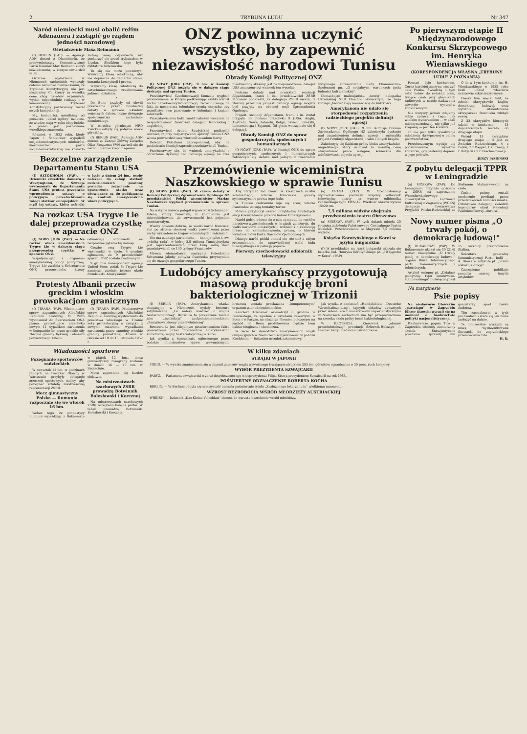2 TRYBUNA LUDU Nr 347
Naród niemiecki musi obalić reżim Adenauera i zastąpić go rządem jedności narodowej
Oświadczenie Maxa Reimanna
(f) BERLIN (PAP). — Agencja ADN donosi z Düsseldorfu, że przewodniczący Komunistycznej Partii Niemiec Max Reimann złożył oświadczenie, w którym stwierdził m. in.:
Ostatnie wydarzenia w Niemczech zachodnich wykazały całemu narodowi niemieckiemu, że Trybunał Konstytucyjny nie jest niezależny. Ci, którzy za wszelką cenę chcą układów wojennych, wydali odpowiednie rozkazy i w konsekwencji Trybunał Konstytucyjny pozbawiony został swych kompetencji.
My, komuniści, mówiliśmy od początku: „układ ogólny" oznacza, że władzę mają w ręku obcy ludzie, a prawo jest pozbawione wszelkiego znaczenia.
Również w 1932 roku, kiedy Papen i Schleicher wypędzili socjaldemokratycznych ministrów, kierownictwo partii socjaldemokratycznej nie znalazło żadnej innej odpowiedzi niż poskarżyć się przed trybunałem w Lipsku. Skutkiem tego była dyktatura hitlerowska.
To się nie może powtórzyć! Wzywamy klasę robotniczą, aby nie dopuściła do zamachu stanu, łamania konstytucji i prawa.
Wzywamy klasę robotniczą do natychmiastowego zrealizowania jedności działania.
*
Do Bonn przybyły od chwili przerwania przez Bundestag debaty w sprawie układów wojennych dalsze, liczne delegacje społeczeństwa zachodnio-niemieckiego.
W ośrodku górniczym NRD Zwickau odbyły się potężne wiece górników.
(f) BERLIN (PAP). Agencja ADN donosi, że Zarząd Główny Związku Ofiar Faszyzmu VVN zwrócił się do narodu niemieckiego z apelem.
Bezczelne zarządzenie Departamentu Stanu USA
(f) SZTOKHOLM (PAP). — Dzienniki szwedzkie donoszą z Waszyngtonu, że Szwecja wystosowała do Departamentu Stanu USA protest przeciwko wprowadzeniu ustawy o policyjnym przesłuchiwaniu załogi statków europejskich. W myśl tej ustawy, która wchodzi w życie z dniem 24 bm., osoby należące do załogi statków cudzoziemskich powinny posiadać zezwolenie na opuszczenie statku oraz obowiązane są do poddawania się kontroli amerykańskich władz policyjnych.
Na rozkaz USA Trygve Lie dalej przeprowadza czystkę w aparacie ONZ
(f) NOWY JORK (PAP). — Na rozkaz władz amerykańskich Trygve Lie w dalszym ciągu przeprowadza czystkę w aparacie ONZ.
Współpracując z organami amerykańskiej policji politycznej, Trygve Lie zwalnia z Sekretariatu ONZ pracowników, którzy odmawiają odpowiedzi na bezprawne pytania tej komisji.
Grożbę swą Trygve Lie wprowadził w życie. 5 grudnia ogłoszono, że 9 pracowników aparatu ONZ zostało zwolnionych.
9 grudnia korespondent agencji United Press podał, że Trygve Lie zamierza zwolnić jeszcze około dwudziestu Amerykanów.
Protesty Albanii przeciw greckim i włoskim prowokacjom granicznym
(f) TIRANA (PAP). Wiceminister spraw zagranicznych Albańskiej Republiki Ludowej M. Prifti wystosował do Sekretariatu ONZ pismo, protestujące przeciwko nowym 11 wypadkom naruszenia w listopadzie br. przez greckie siły zbrojne granicy lądowej i obszaru powietrznego Albanii.
(f) TIRANA (PAP). Ministerstwo spraw zagranicznych Albańskiej Republiki Ludowej wystosowało do poselstwa włoskiego w Tiranie notę protestacyjną w związku z nowymi czterema wypadkami naruszenia przez samoloty włoskie granicy powietrznej Albanii w okresie od 10 do 15 listopada 1952 r.
Wiadomości sportowe
Pożegnanie sportowców radzieckich
W czwartek 11 bm. w godzinach rannych na Dworzec Główny w Warszawie przybyły delegacje zrzeszeń sportowych stolicy, aby pożegnać sztafetę młodzieżowej reprezentacji ZSRR.
Mecz gimnastyczny Polska — Rumunia rozpocznie się we wtorek 16 bm.
Wobec tego, że gimnastycy Rumunii wyjeżdżają z Bukaresztu w piątek 12 bm., mecz gimnastyczny rozegrany zostanie w dniach 16 — 17 bm. w Szczecinie.
Mecz zapowiada się bardzo ciekawie.
Na mistrzostwach szachowych ZSRR prowadzą Botwinnik Bolesławski i Korcznoj
Na mistrzostwach szachowych ZSRR rozegrano kolejne partie. W tabeli prowadzą Botwinnik, Bolesławski i Korcznoj.
ONZ powinna uczynić wszystko, by zapewnić niezawisłość narodowi Tunisu
Obrady Komisji Politycznej ONZ
(f) NOWY JORK (PAP). 9 bm. w Komisji Politycznej ONZ toczyła się w dalszym ciągu dyskusja nad sprawą Tunisu.
Przedstawiciel Czechosłowacji Komzala wygłosił przemówienie, w którym podkreślając szybki wzrost ruchu narodowowyzwoleńczego, zwrócił uwagę na fakt, że mocarstwa kolonialne czynią wszystko, aby przedłużyć swe panowanie w koloniach i krajach zależnych.
Przedstawicielka Indii Pandit Lakszmi wskazała na bezpodstawność twierdzeń delegacji francuskiej i angielskiej.
Przedstawiciel Arabii Saudyjskiej podkreślił również, iż przy rozpatrywaniu sprawy Tunisu ONZ winna potwierdzić swą wierność zasadom Karty.
Delegat Pakistanu zaproponował, aby na posiedzenie Komisji zaprosić przedstawicieli Tunisu.
Przekonawszy się, że wniosek amerykański o odroczenie dyskusji nad definicją agresji na czas nieokreślony skazany jest na niepowodzenie, delegat USA zmuszony był wniosek ten wycofać.
Podczas debaty nad projektem rezolucji Afganistanu, Iranu i in., przedstawiciel ZSRR Morozow podkreślił, że delegacja ZSRR uważa, iż złożony przez nią projekt definicji agresji mógłby być przyjęty na obecnej sesji Zgromadzenia Ogólnego.
Projekt rezolucji Afganistanu, Iranu i in. został przyjęty 36 głosami przeciwko 9 (USA, Anglii, Australii, Nowej Zelandii, Belgii, Szwecji, Brazylii, Luksemburga i Syjamu). Od głosu wstrzymało się 9 delegacji.
Obrady Komisji ONZ do spraw gospodarczych, społecznych i humanitarnych
(f) NOWY JORK (PAP). W Komisji ONZ do spraw gospodarczych, społecznych i humanitarnych zakończyła się debata nad jednym z rozdziałów wstępnego sprawozdania Rady Ekonomiczno-Społecznej pn. „O socjalnych warunkach życia ludności kuli ziemskiej".
Demaskując maltuzjańską „teorię", delegatka Ukraińskiej SRR Chochoł oświadczyła, że tego rodzaju „teorie" zieją nienawiścią do ludzkości.
Amerykanom nie udało się storpedować rozpatrzenia radzieckiego projektu definicji agresji
(f) NOWY JORK (PAP). 9 bm. Komisja Prawna Zgromadzenia Ogólnego NZ zakończyła dyskusję nad zagadnieniem definicji agresji i uchwaliła projekt rezolucji Afganistanu, Iranu i innych krajów.
Zakończyły się fiaskiem próby bloku amerykańsko-angielskiego, który usiłował za wszelką cenę storpedować prace wstępne, konieczne dla zdefiniowania pojęcia agresji.
Przemówienie wiceministra Naszkowskiego w sprawie Tunisu
(f) NOWY JORK (PAP). W czasie debaty w Komisji Politycznej Zgromadzenia Ogólnego NZ przedstawiciel Polski wiceminister Marian Naszkowski wygłosił przemówienie w sprawie Tunisu.
Na wstępie mówca potępił wypowiedzi Schumana i Edena, którzy twierdzili, iż kolonializm jest dobrodziejstwem, że suwerenność jest pojęciem przestarzałym.
Wiemy bowiem dobrze, że wielki naród francuski stoi po stronie słusznej walki prowadzonej przez ruchy wyzwoleńcze krajów kolonialnych i zależnych.
Nie ma żadnego parlamentu — istnieje tylko t. zw. „wielka rada", w której 3,5 miliona Tunezyjczyków jest reprezentowanych przez taką samą ilość przedstawicieli co 140 tysięcy Francuzów.
Mówca zdemaskował następnie twierdzenia Schumana jakoby polityka francuska przyczyniała się do rozwoju gospodarczego Tunisu.
Aby utrzymać lud Tunisu w kleszczach ucisku kolonialnego, władze francuskie gwałcą systematycznie prawa tego ludu.
W Tunisie codziennie leje się krew, władze francuskie stosują brutalny terror.
Mówca przytoczył szereg przykładów brutalnych akcji kolonizatorów przeciw ludowi tunezyjskiemu.
Naród polski odnosi się z całą sympatią do ruchów narodowo-wyzwoleńczych w krajach zależnych, do walki narodów uciskanych o wolność i o realizację prawa do samostanowienia, prawa, o którym wyraźnie mówi Karta Narodów Zjednoczonych.
Dlatego naród polski odnosi się również z całym zrozumieniem do sprawiedliwej walki ludu tunezyjskiego i w pełni ją popiera.
Pierwszy czechosłowacki odbiornik telewizyjny
(a) PRAGA (PAP). W Czechosłowacji wyprodukowano pierwszy krajowy odbiornik telewizyjny oparty na wzorze odbiornika radzieckiego typu KWN-49. Wielkość obrazu wynosi 15x20 cm.
7,5 miliona widzów obejrzało przedstawienia teatru Obrazcowa
(a) MOSKWA (PAP). W tych dniach minęła 20 rocznica założenia Państwowego Centralnego Teatru Kukiełek. Przedstawienia te obejrzało 7,5 miliona widzów.
Książka Korotyńskiego o Korei w języku bułgarskim
(f) W przekładzie na język bułgarski ukazała się książka red. Henryka Korotyńskiego pt. „10 tygodni w Korei". (PAP)
Ludobójcy amerykańscy przygotowują masową produkcję broni bakteriologicznej w Trizonii
(f) BERLIN (PAP). Amerykańskie władze okupacyjne w Niemczech wydały broszurę zatytułowaną: „Co należy wiedzieć o wojnie bakteriologicznej". Broszura ta przekazana została jako „instrukcja" zachodnioniemieckiemu „Związkowi obrony przeciwlotniczej".
Broszura ta jest oficjalnym potwierdzeniem faktu prowadzenia przez interwentów amerykańskich zbrodniczej wojny bakteriologicznej w Korei.
Jak wynika z komunikatu ogłoszonego przez bońskie ministerstwo spraw wewnętrznych, broszura została przekazana „kompetentnym" organom zachodnioniemieckim.
Kanclerz Adenauer oświadczył 6 grudnia w Bundestagu, że zgodnie z układami zawartymi w Bonn i w Paryżu, na obszarze Niemiec położonym na zachód od Renu produkowana będzie broń bakteriologiczna i chemiczna.
W lecie br. dowództwo amerykańskich wojsk okupacyjnych w Niemczech zorganizowało w pobliżu Kirchheim — Bolanden ośrodek szkoleniowy.
Jak wynika z doniesień „Handelsblatt - Deutsche Wirtschaftszeitung", tajnych układów zawartych przez Adenauera z mocarstwami imperialistycznymi w Niemczech zachodnich ma być przeprowadzona na szeroką skalę próby broni bakteriologicznej.
W KRÓTKICH: Kierownik „obrony przeciwlotniczej" prowincji Szlezwik-Holsztyn — Fischer złożył niedawno oświadczenie.
W kilku zdaniach
STRAJKI W JAPONII
TOKIO. — W wyniku zmniejszenia się w Japonii zapasów węgla wywołanego trwającym strajkiem 283 tys. górników ograniczono o 30 proc. ruch kolejowy.
WYBÓR PREZYDENTA SZWAJCARII
PARYŻ. — Parlament szwajcarski wybrał dotychczasowego wiceprezydenta Filipa Ettera prezydentem Szwajcarii na rok 1953.
POŚMIERTNE ODZNACZENIE ROBERTA KOCHA
BERLIN. — W Berlinie odbyła się uroczystość nadania pośmiertnie tytułu „Zasłużonego lekarza ludu" wielkiemu uczonemu.
WZROST BEZROBOCIA WŚRÓD MŁODZIEŻY AUSTRIACKIEJ
WIEDEŃ. — Dziennik „Das Kleine Volksblatt" donosi, że wzrasta bezrobocie wśród młodzieży.
Po pierwszym etapie II Międzynarodowego Konkursu Skrzypcowego im. Henryka Wieniawskiego
(KORESPONDENCJA WŁASNA „TRYBUNY LUDU" Z POZNANIA)
Poznań żyje konkursem. Coraz bardziej zaczyna nim żyć cała Polska. Świadczą o tym setki listów do redakcji pism, tysiące osób przy głośnikach radiowych w czasie nadawania utworów występów konkursowych.
Nie wszyscy jednak zdajemy sobie sprawę z tego, jak wielkim wydarzeniem — w skali międzynarodowej, nie tylko już krajowej — jest ten konkurs.
To nie jest tylko rywalizacja młodzieży skrzypcowej o palmę pierwszeństwa.
Przedwczesnym wydaje się podsumowanie wyników konkursu, gdy jesteśmy dopiero w jego połowie.
O ile w I-ym konkursie im. H. Wieniawskiego w 1935 roku brali udział właściwie uczniowie szkół muzycznych.
Cieszy tym więcej fakt, że młodzi skrzypkowie krajów demokracji ludowej, oraz wybitnie utalentowana skrzypaczka francuska zdobyli ocenę.
Z 23 skrzypków biorących udział w konkursie — 13 dopuszczonych zostało do drugiego etapu.
Wśród 13 skrzypków drugiego etapu — 4 jest ze Związku Radzieckiego, 4 z Polski, 2 z Węgier, 1 z Francji, 1 z Bułgarii i 1 z Czechosłowacji.
JERZY JASIEŃSKI
Z pobytu delegacji TPPR w Leningradzie
(a) MOSKWA (PAP). Do Leningradu przybyła gościąca w ZSRR na zaproszenie Wszechzwiązkowego Towarzystwa Łączności Kulturalnej z Zagranicą (WOKS) delegacja Towarzystwa Przyjaźni Polsko-Radzieckiej ze Stefanem Matuszewskim na czele.
Goście polscy zostali serdecznie powitani przez przedstawicieli ludności miasta. Członkowie delegacji zwiedzili legendarny okręt Rewolucji Październikowej „Aurora".
Nowy numer pisma „O trwały pokój, o demokrację ludową!"
(f) BUKARESZT (PAP). W Bukareszcie ukazał się 50 (214) numer czasopisma „O trwały pokój, o demokrację ludową!" organu Biura Informacyjnego partii komunistycznych i robotniczych.
Artykuł wstępny pt. „Działacz polityczny typu leninowsko-stalinowskiego" poświęcony jest 15 rocznicy przemówienia Stalina.
Sekretarz generalny Komunistycznej Partii Indii — A. Ghosz w artykule pt. „Stalin wskazuje drogę".
Czasopismo publikuje ponadto szereg innych artykułów.
Na marginesie
Psie popisy
Na niedawnym titowskim „partciagu" w Zagrzebiu führer titowski wyraził się na moment o bankructwie polityki nacjonalistycznej.
Polakożercze popisy Tito w Zagrzebiu odniosły zamierzony skutek. Entuzjastyczne powitanie sprawiły mu gangsterzy spod znaku Andersa.
Tito zasmakował w tych pochwałach i stara się jak może zasłużyć na dalsze.
Te lobuzerskie wyczyny są nową wyreżyserowaną ilustracją do zagrzebskiego przemówienia Tito.
H. D.